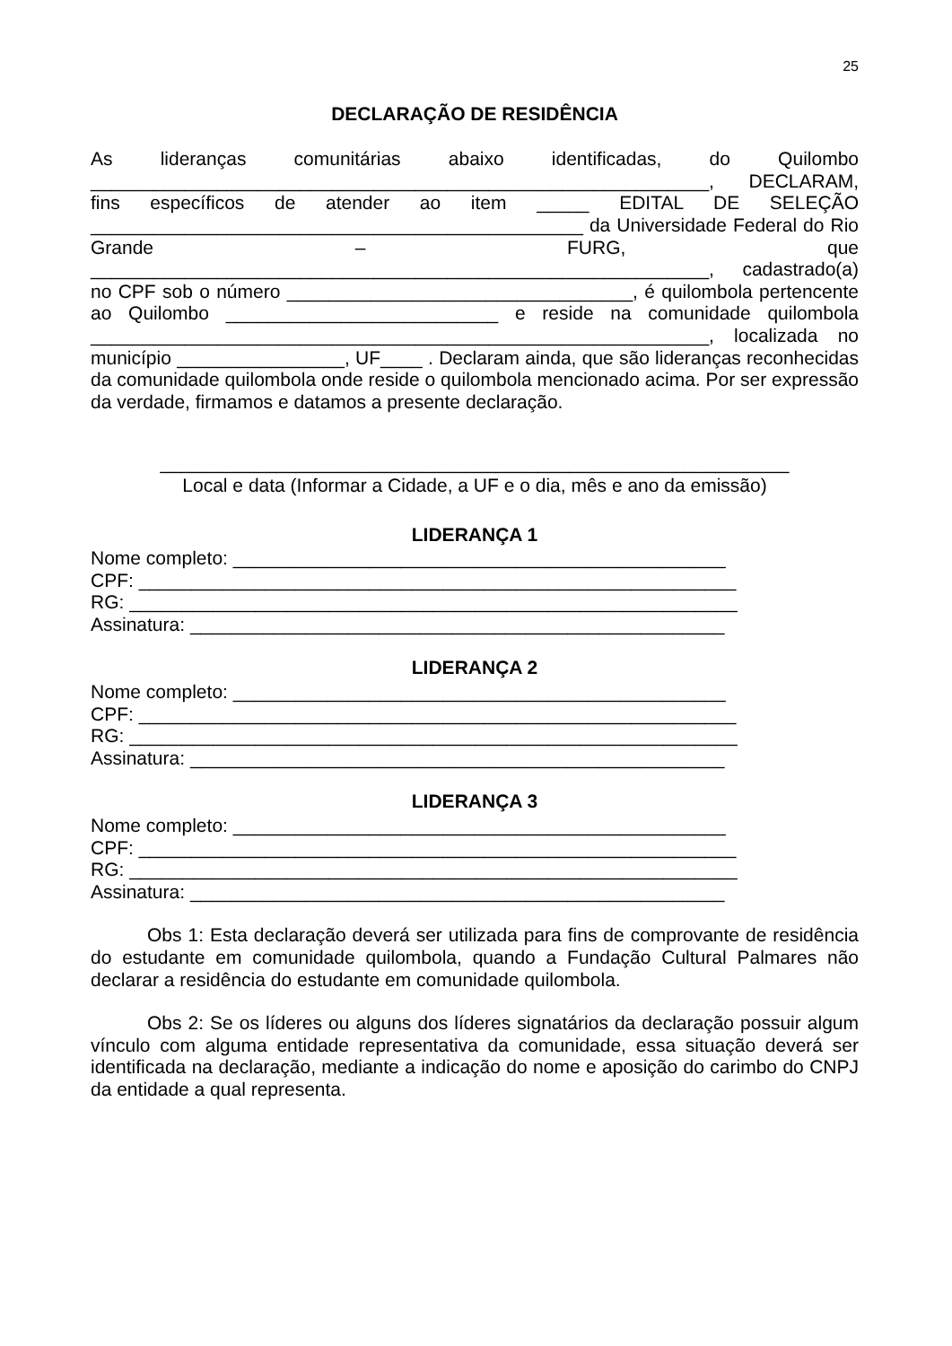25
DECLARAÇÃO DE RESIDÊNCIA
As lideranças comunitárias abaixo identificadas, do Quilombo ___________________________________________________________, DECLARAM, fins específicos de atender ao item _____ EDITAL DE SELEÇÃO _______________________________________________ da Universidade Federal do Rio Grande – FURG, que ___________________________________________________________, cadastrado(a) no CPF sob o número _________________________________, é quilombola pertencente ao Quilombo __________________________ e reside na comunidade quilombola ___________________________________________________________, localizada no município ________________, UF____ . Declaram ainda, que são lideranças reconhecidas da comunidade quilombola onde reside o quilombola mencionado acima. Por ser expressão da verdade, firmamos e datamos a presente declaração.
____________________________________________________________
Local e data (Informar a Cidade, a UF e o dia, mês e ano da emissão)
LIDERANÇA 1
Nome completo: _______________________________________________
CPF: _________________________________________________________
RG: __________________________________________________________
Assinatura: ___________________________________________________
LIDERANÇA 2
Nome completo: _______________________________________________
CPF: _________________________________________________________
RG: __________________________________________________________
Assinatura: ___________________________________________________
LIDERANÇA 3
Nome completo: _______________________________________________
CPF: _________________________________________________________
RG: __________________________________________________________
Assinatura: ___________________________________________________
Obs 1: Esta declaração deverá ser utilizada para fins de comprovante de residência do estudante em comunidade quilombola, quando a Fundação Cultural Palmares não declarar a residência do estudante em comunidade quilombola.
Obs 2: Se os líderes ou alguns dos líderes signatários da declaração possuir algum vínculo com alguma entidade representativa da comunidade, essa situação deverá ser identificada na declaração, mediante a indicação do nome e aposição do carimbo do CNPJ da entidade a qual representa.